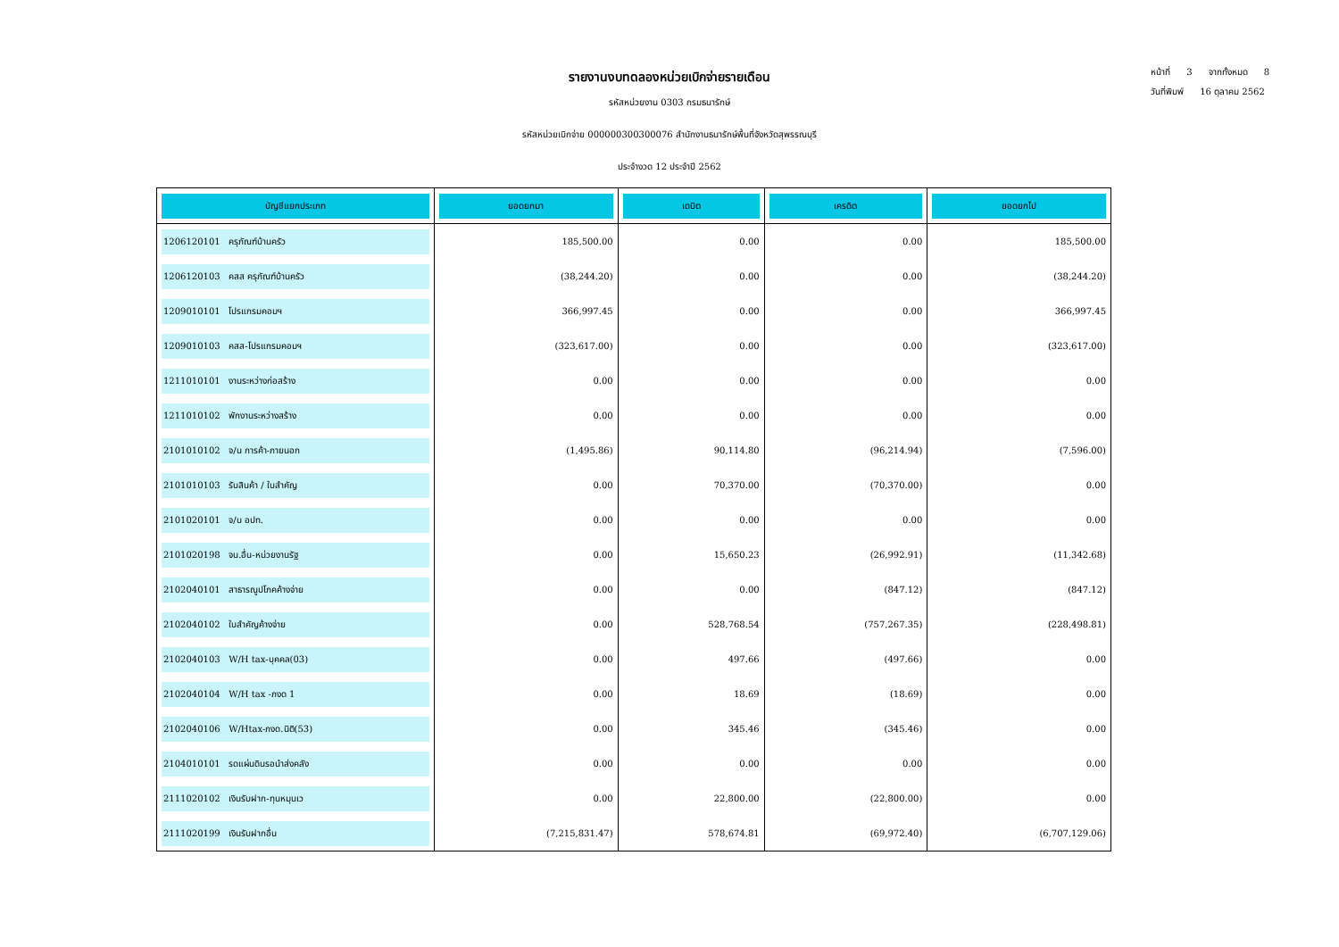หน้าที่ 3 จากทั้งหมด 8
วันที่พิมพ์ 16 ตุลาคม 2562
รายงานงบทดลองหน่วยเบิกจ่ายรายเดือน
รหัสหน่วยงาน 0303 กรมธนารักษ์
รหัสหน่วยเบิกจ่าย 000000300300076 สำนักงานธนารักษ์พื้นที่จังหวัดสุพรรณบุรี
ประจำงวด 12 ประจำปี 2562
| บัญชีแยกประเภท | ยอดยกมา | เดบิต | เครดิต | ยอดยกไป |
| --- | --- | --- | --- | --- |
| 1206120101 ครุภัณฑ์บ้านครัว | 185,500.00 | 0.00 | 0.00 | 185,500.00 |
| 1206120103 คสส ครุภัณฑ์บ้านครัว | (38,244.20) | 0.00 | 0.00 | (38,244.20) |
| 1209010101 โปรแกรมคอมฯ | 366,997.45 | 0.00 | 0.00 | 366,997.45 |
| 1209010103 คสส-โปรแกรมคอมฯ | (323,617.00) | 0.00 | 0.00 | (323,617.00) |
| 1211010101 งานระหว่างก่อสร้าง | 0.00 | 0.00 | 0.00 | 0.00 |
| 1211010102 พักงานระหว่างสร้าง | 0.00 | 0.00 | 0.00 | 0.00 |
| 2101010102 จ/น การค้า-ภายนอก | (1,495.86) | 90,114.80 | (96,214.94) | (7,596.00) |
| 2101010103 รับสินค้า / ใบสำคัญ | 0.00 | 70,370.00 | (70,370.00) | 0.00 |
| 2101020101 จ/น อปท. | 0.00 | 0.00 | 0.00 | 0.00 |
| 2101020198 จน.อื่น-หน่วยงานรัฐ | 0.00 | 15,650.23 | (26,992.91) | (11,342.68) |
| 2102040101 สาธารณูปโภคค้างจ่าย | 0.00 | 0.00 | (847.12) | (847.12) |
| 2102040102 ใบสำคัญค้างจ่าย | 0.00 | 528,768.54 | (757,267.35) | (228,498.81) |
| 2102040103 W/H tax-บุคคล(03) | 0.00 | 497.66 | (497.66) | 0.00 |
| 2102040104 W/H tax -ภงด 1 | 0.00 | 18.69 | (18.69) | 0.00 |
| 2102040106 W/Htax-ภงด.นิติ(53) | 0.00 | 345.46 | (345.46) | 0.00 |
| 2104010101 รดแผ่นดินรอนำส่งคลัง | 0.00 | 0.00 | 0.00 | 0.00 |
| 2111020102 เงินรับฝาก-ทุนหมุนเว | 0.00 | 22,800.00 | (22,800.00) | 0.00 |
| 2111020199 เงินรับฝากอื่น | (7,215,831.47) | 578,674.81 | (69,972.40) | (6,707,129.06) |